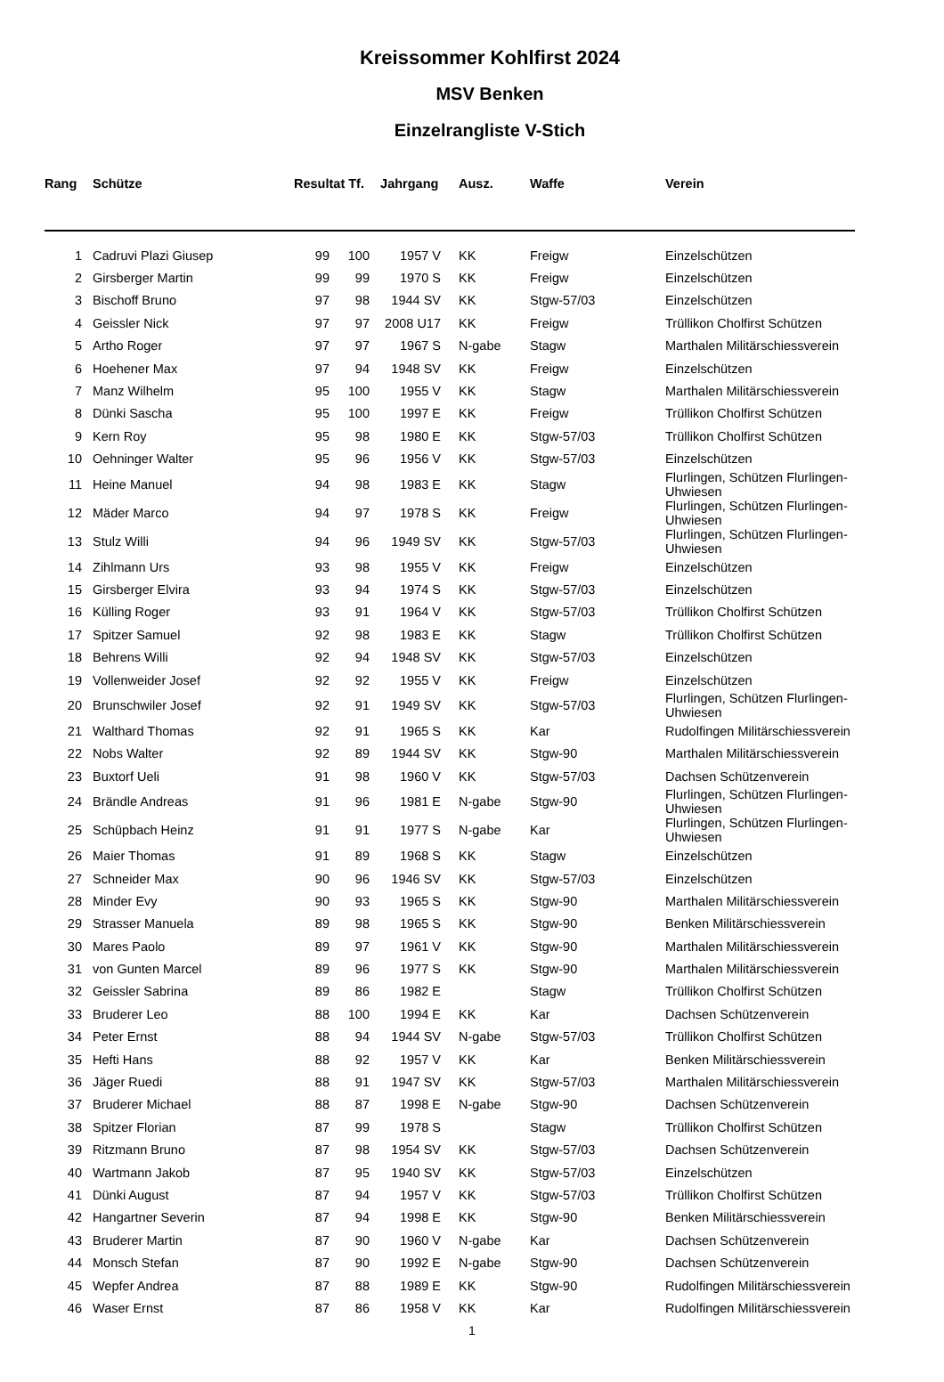Kreissommer Kohlfirst 2024
MSV Benken
Einzelrangliste V-Stich
| Rang | Schütze | Resultat Tf. | | Jahrgang | | Ausz. | Waffe | Verein |
| --- | --- | --- | --- | --- | --- | --- | --- | --- |
| 1 | Cadruvi Plazi Giusep | 99 | 100 | 1957 V | | KK | Freigw | Einzelschützen |
| 2 | Girsberger Martin | 99 | 99 | 1970 S | | KK | Freigw | Einzelschützen |
| 3 | Bischoff Bruno | 97 | 98 | 1944 SV | | KK | Stgw-57/03 | Einzelschützen |
| 4 | Geissler Nick | 97 | 97 | 2008 U17 | | KK | Freigw | Trüllikon Cholfirst Schützen |
| 5 | Artho Roger | 97 | 97 | 1967 S | | N-gabe | Stagw | Marthalen Militärschiessverein |
| 6 | Hoehener Max | 97 | 94 | 1948 SV | | KK | Freigw | Einzelschützen |
| 7 | Manz Wilhelm | 95 | 100 | 1955 V | | KK | Stagw | Marthalen Militärschiessverein |
| 8 | Dünki Sascha | 95 | 100 | 1997 E | | KK | Freigw | Trüllikon Cholfirst Schützen |
| 9 | Kern Roy | 95 | 98 | 1980 E | | KK | Stgw-57/03 | Trüllikon Cholfirst Schützen |
| 10 | Oehninger Walter | 95 | 96 | 1956 V | | KK | Stgw-57/03 | Einzelschützen |
| 11 | Heine Manuel | 94 | 98 | 1983 E | | KK | Stagw | Flurlingen, Schützen Flurlingen-Uhwiesen |
| 12 | Mäder Marco | 94 | 97 | 1978 S | | KK | Freigw | Flurlingen, Schützen Flurlingen-Uhwiesen |
| 13 | Stulz Willi | 94 | 96 | 1949 SV | | KK | Stgw-57/03 | Flurlingen, Schützen Flurlingen-Uhwiesen |
| 14 | Zihlmann Urs | 93 | 98 | 1955 V | | KK | Freigw | Einzelschützen |
| 15 | Girsberger Elvira | 93 | 94 | 1974 S | | KK | Stgw-57/03 | Einzelschützen |
| 16 | Külling Roger | 93 | 91 | 1964 V | | KK | Stgw-57/03 | Trüllikon Cholfirst Schützen |
| 17 | Spitzer Samuel | 92 | 98 | 1983 E | | KK | Stagw | Trüllikon Cholfirst Schützen |
| 18 | Behrens Willi | 92 | 94 | 1948 SV | | KK | Stgw-57/03 | Einzelschützen |
| 19 | Vollenweider Josef | 92 | 92 | 1955 V | | KK | Freigw | Einzelschützen |
| 20 | Brunschwiler Josef | 92 | 91 | 1949 SV | | KK | Stgw-57/03 | Flurlingen, Schützen Flurlingen-Uhwiesen |
| 21 | Walthard Thomas | 92 | 91 | 1965 S | | KK | Kar | Rudolfingen Militärschiessverein |
| 22 | Nobs Walter | 92 | 89 | 1944 SV | | KK | Stgw-90 | Marthalen Militärschiessverein |
| 23 | Buxtorf Ueli | 91 | 98 | 1960 V | | KK | Stgw-57/03 | Dachsen Schützenverein |
| 24 | Brändle Andreas | 91 | 96 | 1981 E | | N-gabe | Stgw-90 | Flurlingen, Schützen Flurlingen-Uhwiesen |
| 25 | Schüpbach Heinz | 91 | 91 | 1977 S | | N-gabe | Kar | Flurlingen, Schützen Flurlingen-Uhwiesen |
| 26 | Maier Thomas | 91 | 89 | 1968 S | | KK | Stagw | Einzelschützen |
| 27 | Schneider Max | 90 | 96 | 1946 SV | | KK | Stgw-57/03 | Einzelschützen |
| 28 | Minder Evy | 90 | 93 | 1965 S | | KK | Stgw-90 | Marthalen Militärschiessverein |
| 29 | Strasser Manuela | 89 | 98 | 1965 S | | KK | Stgw-90 | Benken Militärschiessverein |
| 30 | Mares Paolo | 89 | 97 | 1961 V | | KK | Stgw-90 | Marthalen Militärschiessverein |
| 31 | von Gunten Marcel | 89 | 96 | 1977 S | | KK | Stgw-90 | Marthalen Militärschiessverein |
| 32 | Geissler Sabrina | 89 | 86 | 1982 E | | | Stagw | Trüllikon Cholfirst Schützen |
| 33 | Bruderer Leo | 88 | 100 | 1994 E | | KK | Kar | Dachsen Schützenverein |
| 34 | Peter Ernst | 88 | 94 | 1944 SV | | N-gabe | Stgw-57/03 | Trüllikon Cholfirst Schützen |
| 35 | Hefti Hans | 88 | 92 | 1957 V | | KK | Kar | Benken Militärschiessverein |
| 36 | Jäger Ruedi | 88 | 91 | 1947 SV | | KK | Stgw-57/03 | Marthalen Militärschiessverein |
| 37 | Bruderer Michael | 88 | 87 | 1998 E | | N-gabe | Stgw-90 | Dachsen Schützenverein |
| 38 | Spitzer Florian | 87 | 99 | 1978 S | | | Stagw | Trüllikon Cholfirst Schützen |
| 39 | Ritzmann Bruno | 87 | 98 | 1954 SV | | KK | Stgw-57/03 | Dachsen Schützenverein |
| 40 | Wartmann Jakob | 87 | 95 | 1940 SV | | KK | Stgw-57/03 | Einzelschützen |
| 41 | Dünki August | 87 | 94 | 1957 V | | KK | Stgw-57/03 | Trüllikon Cholfirst Schützen |
| 42 | Hangartner Severin | 87 | 94 | 1998 E | | KK | Stgw-90 | Benken Militärschiessverein |
| 43 | Bruderer Martin | 87 | 90 | 1960 V | | N-gabe | Kar | Dachsen Schützenverein |
| 44 | Monsch Stefan | 87 | 90 | 1992 E | | N-gabe | Stgw-90 | Dachsen Schützenverein |
| 45 | Wepfer Andrea | 87 | 88 | 1989 E | | KK | Stgw-90 | Rudolfingen Militärschiessverein |
| 46 | Waser Ernst | 87 | 86 | 1958 V | | KK | Kar | Rudolfingen Militärschiessverein |
1